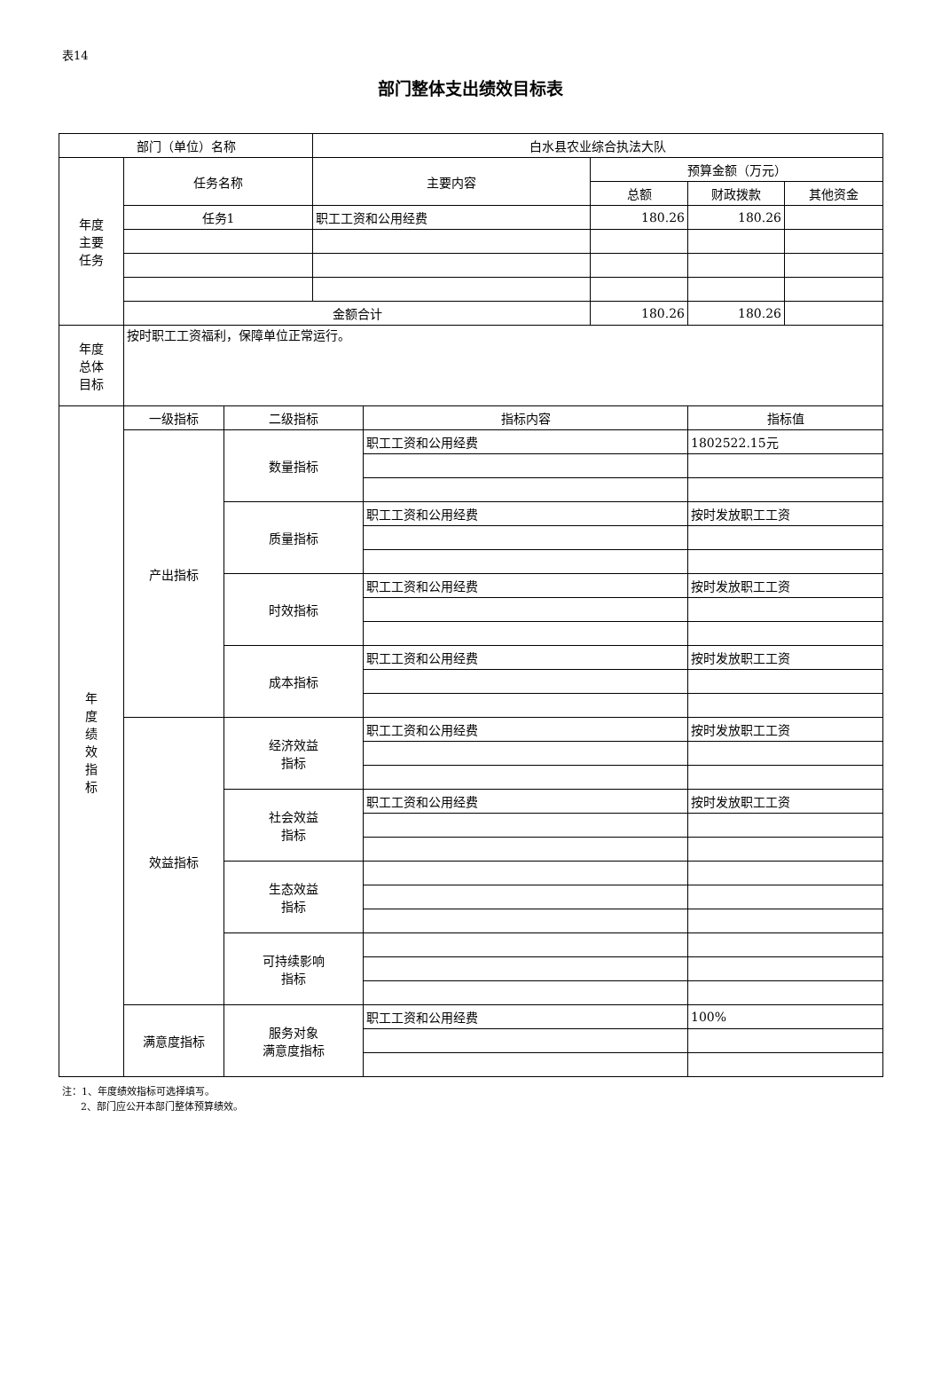表14
部门整体支出绩效目标表
| 部门（单位）名称 | | | 白水县农业综合执法大队 | | | | |
| 年度 主要 任务 | 任务名称 | | 主要内容 | | 预算金额（万元） | | |
| | | | | | 总额 | 财政拨款 | 其他资金 |
| | 任务1 | | 职工工资和公用经费 | | 180.26 | 180.26 | |
| | 金额合计 | | | | 180.26 | 180.26 | |
| 年度 总体 目标 | 按时职工工资福利，保障单位正常运行。 | | | | | | |
| 年 度 绩 效 指 标 | 一级指标 | 二级指标 | | 指标内容 | | 指标值 | |
| | 产出指标 | 数量指标 | | 职工工资和公用经费 | | 1802522.15元 | |
| | | 质量指标 | | 职工工资和公用经费 | | 按时发放职工工资 | |
| | | 时效指标 | | 职工工资和公用经费 | | 按时发放职工工资 | |
| | | 成本指标 | | 职工工资和公用经费 | | 按时发放职工工资 | |
| | 效益指标 | 经济效益 指标 | | 职工工资和公用经费 | | 按时发放职工工资 | |
| | | 社会效益 指标 | | 职工工资和公用经费 | | 按时发放职工工资 | |
| | | 生态效益 指标 | | | | | |
| | | 可持续影响 指标 | | | | | |
| | 满意度指标 | 服务对象 满意度指标 | | 职工工资和公用经费 | | 100% | |
注：1、年度绩效指标可选择填写。
2、部门应公开本部门整体预算绩效。